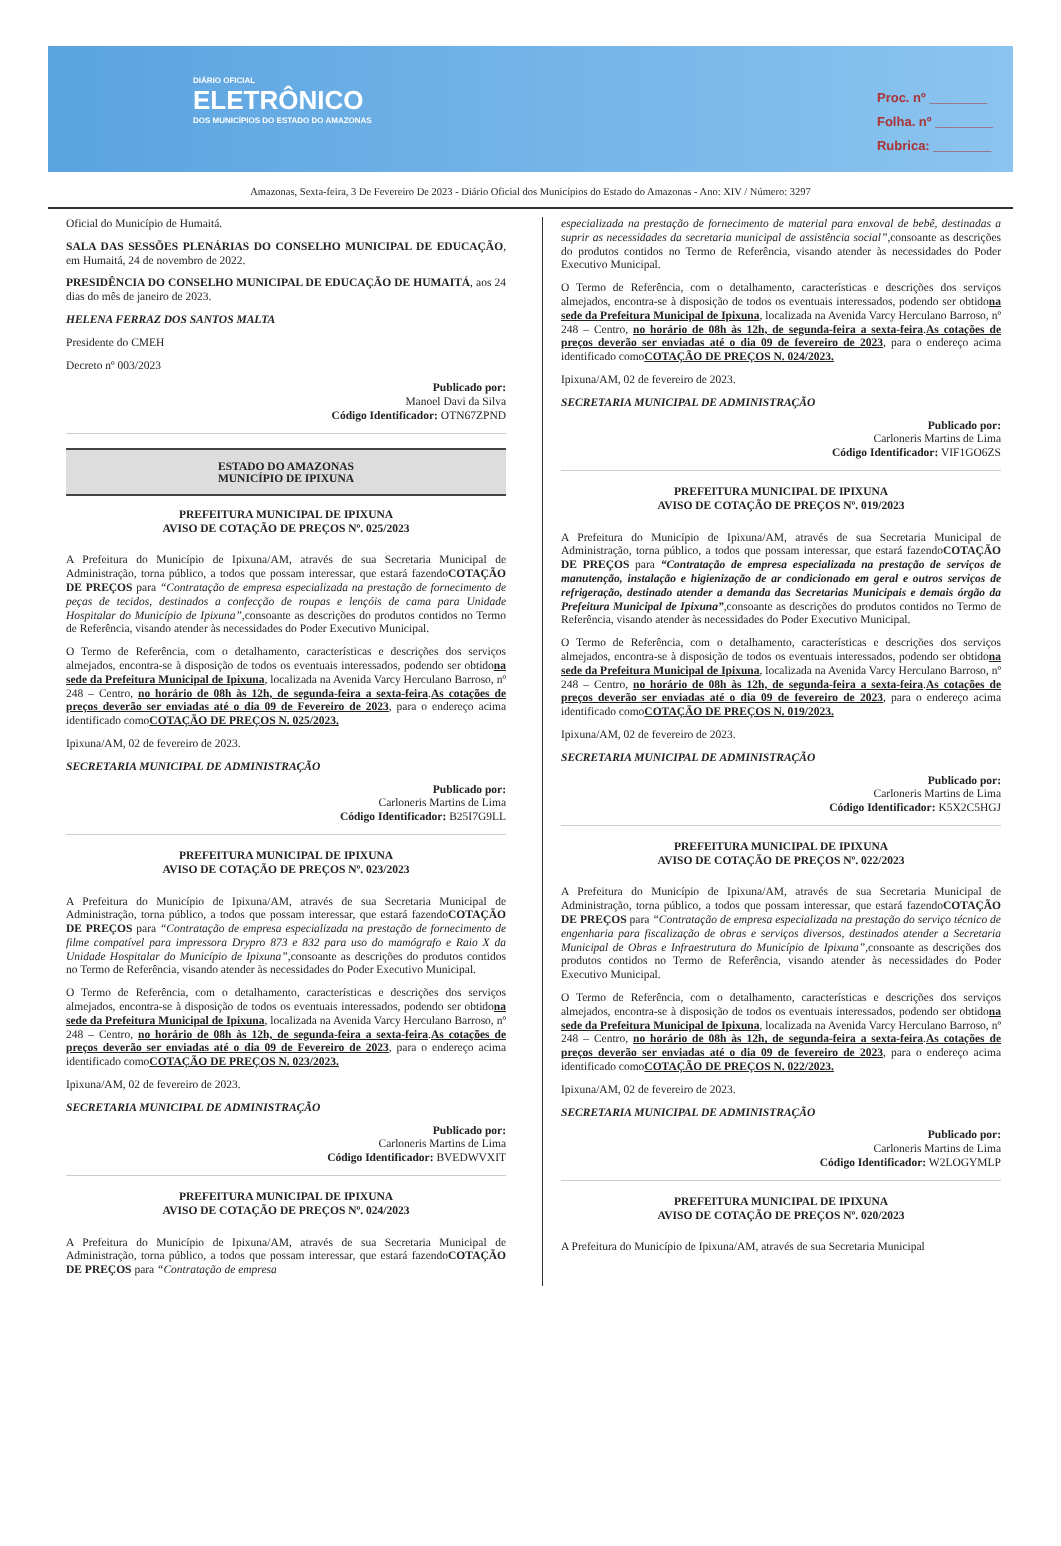DIÁRIO OFICIAL
ELETRÔNICO
DOS MUNICÍPIOS DO ESTADO DO AMAZONAS
Proc. nº ________
Folha. nº ________
Rubrica: ________
Amazonas, Sexta-feira, 3 De Fevereiro De 2023 - Diário Oficial dos Municípios do Estado do Amazonas - Ano: XIV / Número: 3297
Oficial do Município de Humaitá.
SALA DAS SESSÕES PLENÁRIAS DO CONSELHO MUNICIPAL DE EDUCAÇÃO, em Humaitá, 24 de novembro de 2022.
PRESIDÊNCIA DO CONSELHO MUNICIPAL DE EDUCAÇÃO DE HUMAITÁ, aos 24 dias do mês de janeiro de 2023.
HELENA FERRAZ DOS SANTOS MALTA
Presidente do CMEH
Decreto nº 003/2023
Publicado por:
Manoel Davi da Silva
Código Identificador: OTN67ZPND
ESTADO DO AMAZONAS
MUNICÍPIO DE IPIXUNA
PREFEITURA MUNICIPAL DE IPIXUNA
AVISO DE COTAÇÃO DE PREÇOS Nº. 025/2023
A Prefeitura do Município de Ipixuna/AM, através de sua Secretaria Municipal de Administração, torna público, a todos que possam interessar, que estará fazendoCOTAÇÃO DE PREÇOS para “Contratação de empresa especializada na prestação de fornecimento de peças de tecidos, destinados a confecção de roupas e lençóis de cama para Unidade Hospitalar do Município de Ipixuna”,consoante as descrições do produtos contidos no Termo de Referência, visando atender às necessidades do Poder Executivo Municipal.
O Termo de Referência, com o detalhamento, características e descrições dos serviços almejados, encontra-se à disposição de todos os eventuais interessados, podendo ser obtidona sede da Prefeitura Municipal de Ipixuna, localizada na Avenida Varcy Herculano Barroso, nº 248 – Centro, no horário de 08h às 12h, de segunda-feira a sexta-feira.As cotações de preços deverão ser enviadas até o dia 09 de Fevereiro de 2023, para o endereço acima identificado comoCOTAÇÃO DE PREÇOS N. 025/2023.
Ipixuna/AM, 02 de fevereiro de 2023.
SECRETARIA MUNICIPAL DE ADMINISTRAÇÃO
Publicado por:
Carloneris Martins de Lima
Código Identificador: B25I7G9LL
PREFEITURA MUNICIPAL DE IPIXUNA
AVISO DE COTAÇÃO DE PREÇOS Nº. 023/2023
A Prefeitura do Município de Ipixuna/AM, através de sua Secretaria Municipal de Administração, torna público, a todos que possam interessar, que estará fazendoCOTAÇÃO DE PREÇOS para “Contratação de empresa especializada na prestação de fornecimento de filme compatível para impressora Drypro 873 e 832 para uso do mamógrafo e Raio X da Unidade Hospitalar do Município de Ipixuna”,consoante as descrições do produtos contidos no Termo de Referência, visando atender às necessidades do Poder Executivo Municipal.
O Termo de Referência, com o detalhamento, características e descrições dos serviços almejados, encontra-se à disposição de todos os eventuais interessados, podendo ser obtidona sede da Prefeitura Municipal de Ipixuna, localizada na Avenida Varcy Herculano Barroso, nº 248 – Centro, no horário de 08h às 12h, de segunda-feira a sexta-feira.As cotações de preços deverão ser enviadas até o dia 09 de Fevereiro de 2023, para o endereço acima identificado comoCOTAÇÃO DE PREÇOS N. 023/2023.
Ipixuna/AM, 02 de fevereiro de 2023.
SECRETARIA MUNICIPAL DE ADMINISTRAÇÃO
Publicado por:
Carloneris Martins de Lima
Código Identificador: BVEDWVXIT
PREFEITURA MUNICIPAL DE IPIXUNA
AVISO DE COTAÇÃO DE PREÇOS Nº. 024/2023
A Prefeitura do Município de Ipixuna/AM, através de sua Secretaria Municipal de Administração, torna público, a todos que possam interessar, que estará fazendoCOTAÇÃO DE PREÇOS para “Contratação de empresa
especializada na prestação de fornecimento de material para enxoval de bebê, destinadas a suprir as necessidades da secretaria municipal de assistência social”,consoante as descrições do produtos contidos no Termo de Referência, visando atender às necessidades do Poder Executivo Municipal.
O Termo de Referência, com o detalhamento, características e descrições dos serviços almejados, encontra-se à disposição de todos os eventuais interessados, podendo ser obtidona sede da Prefeitura Municipal de Ipixuna, localizada na Avenida Varcy Herculano Barroso, nº 248 – Centro, no horário de 08h às 12h, de segunda-feira a sexta-feira.As cotações de preços deverão ser enviadas até o dia 09 de fevereiro de 2023, para o endereço acima identificado comoCOTAÇÃO DE PREÇOS N. 024/2023.
Ipixuna/AM, 02 de fevereiro de 2023.
SECRETARIA MUNICIPAL DE ADMINISTRAÇÃO
Publicado por:
Carloneris Martins de Lima
Código Identificador: VIF1GO6ZS
PREFEITURA MUNICIPAL DE IPIXUNA
AVISO DE COTAÇÃO DE PREÇOS Nº. 019/2023
A Prefeitura do Município de Ipixuna/AM, através de sua Secretaria Municipal de Administração, torna público, a todos que possam interessar, que estará fazendoCOTAÇÃO DE PREÇOS para “Contratação de empresa especializada na prestação de serviços de manutenção, instalação e higienização de ar condicionado em geral e outros serviços de refrigeração, destinado atender a demanda das Secretarias Municipais e demais órgão da Prefeitura Municipal de Ipixuna”,consoante as descrições do produtos contidos no Termo de Referência, visando atender às necessidades do Poder Executivo Municipal.
O Termo de Referência, com o detalhamento, características e descrições dos serviços almejados, encontra-se à disposição de todos os eventuais interessados, podendo ser obtidona sede da Prefeitura Municipal de Ipixuna, localizada na Avenida Varcy Herculano Barroso, nº 248 – Centro, no horário de 08h às 12h, de segunda-feira a sexta-feira.As cotações de preços deverão ser enviadas até o dia 09 de fevereiro de 2023, para o endereço acima identificado comoCOTAÇÃO DE PREÇOS N. 019/2023.
Ipixuna/AM, 02 de fevereiro de 2023.
SECRETARIA MUNICIPAL DE ADMINISTRAÇÃO
Publicado por:
Carloneris Martins de Lima
Código Identificador: K5X2C5HGJ
PREFEITURA MUNICIPAL DE IPIXUNA
AVISO DE COTAÇÃO DE PREÇOS Nº. 022/2023
A Prefeitura do Município de Ipixuna/AM, através de sua Secretaria Municipal de Administração, torna público, a todos que possam interessar, que estará fazendoCOTAÇÃO DE PREÇOS para “Contratação de empresa especializada na prestação do serviço técnico de engenharia para fiscalização de obras e serviços diversos, destinados atender a Secretaria Municipal de Obras e Infraestrutura do Município de Ipixuna”,consoante as descrições dos produtos contidos no Termo de Referência, visando atender às necessidades do Poder Executivo Municipal.
O Termo de Referência, com o detalhamento, características e descrições dos serviços almejados, encontra-se à disposição de todos os eventuais interessados, podendo ser obtidona sede da Prefeitura Municipal de Ipixuna, localizada na Avenida Varcy Herculano Barroso, nº 248 – Centro, no horário de 08h às 12h, de segunda-feira a sexta-feira.As cotações de preços deverão ser enviadas até o dia 09 de fevereiro de 2023, para o endereço acima identificado comoCOTAÇÃO DE PREÇOS N. 022/2023.
Ipixuna/AM, 02 de fevereiro de 2023.
SECRETARIA MUNICIPAL DE ADMINISTRAÇÃO
Publicado por:
Carloneris Martins de Lima
Código Identificador: W2LOGYMLP
PREFEITURA MUNICIPAL DE IPIXUNA
AVISO DE COTAÇÃO DE PREÇOS Nº. 020/2023
A Prefeitura do Município de Ipixuna/AM, através de sua Secretaria Municipal